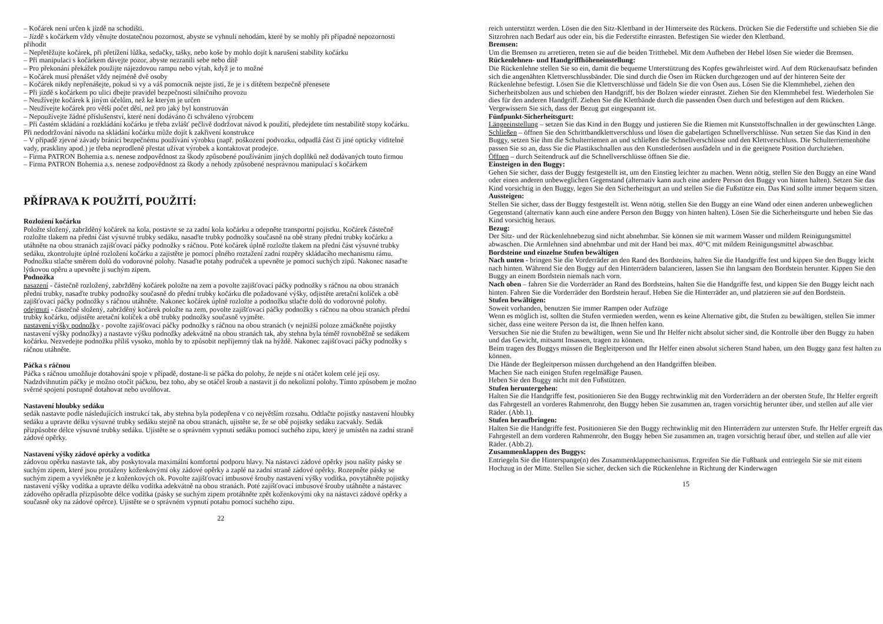– Kočárek není určen k jízdě na schodišti.
– Jízdě s kočárkem vždy věnujte dostatečnou pozornost, abyste se vyhnuli nehodám, které by se mohly při případné nepozornosti přihodit
– Nepřetěžujte kočárek, při přetížení lůžka, sedačky, tašky, nebo koše by mohlo dojít k narušení stability kočárku
– Při manipulaci s kočárkem dávejte pozor, abyste nezranili sebe nebo dítě
– Pro překonání překážek použijte nájezdovou rampu nebo výtah, když je to možné
– Kočárek musí přenášet vždy nejméně dvě osoby
– Kočárek nikdy nepřenášejte, pokud si vy a váš pomocník nejste jisti, že je i s dítětem bezpečně přenesete
– Při jízdě s kočárkem po ulici dbejte pravidel bezpečnosti silničního provozu
– Neužívejte kočárek k jiným účelům, než ke kterým je určen
– Neužívejte kočárek pro větší počet dětí, než pro jaký byl konstruován
– Nepoužívejte žádné příslušenství, které není dodáváno či schváleno výrobcem
– Při častém skládání a rozkládání kočárku je třeba zvlášť pečlivě dodržovat návod k použití, předejdete tím nestabilitě stopy kočárku. Při nedodržování návodu na skládání kočárku může dojít k zakřivení konstrukce
– V případě zjevné závady bránící bezpečnému používání výrobku (např. poškození podvozku, odpadlá část či jiné opticky viditelné vady, praskliny apod.) je třeba neprodleně přestat užívat výrobek a kontaktovat prodejce.
– Firma PATRON Bohemia a.s. nenese zodpovědnost za škody způsobené používáním jiných doplňků než dodávaných touto firmou
– Firma PATRON Bohemia a.s. nenese zodpovědnost za škody a nehody způsobené nesprávnou manipulací s kočárkem
PŘÍPRAVA K POUŽITÍ, POUŽITÍ:
Rozložení kočárku
Položte složený, zabržděný kočárek na kola, postavte se za zadní kola kočárku a odepněte transportní pojistku. Kočárek částečně rozložte tlakem na přední část výsuvné trubky sedáku, nasaďte trubky podnožky současně na obě strany přední trubky kočárku a utáhněte na obou stranách zajišťovací páčky podnožky s ráčnou. Poté kočárek úplně rozložte tlakem na přední část výsuvné trubky sedáku, zkontrolujte úplné rozložení kočárku a zajistěte je pomocí plného roztažení zadní rozpěry skládacího mechanismu rámu. Podnožku stlačte směrem dolů do vodorovné polohy. Nasaďte potahy područek a upevněte je pomocí suchých zipů. Nakonec nasaďte lýtkovou opěru a upevněte ji suchým zipem.
Podnožka
nasazení - částečně rozložený, zabržděný kočárek položte na zem a povolte zajišťovací páčky podnožky s ráčnou na obou stranách přední trubky, nasaďte trubky podnožky současně do přední trubky kočárku dle požadované výšky, odjistěte aretační kolíček a obě zajišťovací páčky podnožky s ráčnou utáhněte. Nakonec kočárek úplně rozložte a podnožku stlačte dolů do vodorovné polohy.
odejmutí - částečně složený, zabržděný kočárek položte na zem, povolte zajišťovací páčky podnožky s ráčnou na obou stranách přední trubky kočárku, odjistěte aretační kolíček a obě trubky podnožky současně vyjměte.
nastavení výšky podnožky - povolte zajišťovací páčky podnožky s ráčnou na obou stranách (v nejnižší poloze zmáčkněte pojistky nastavení výšky podnožky) a nastavte výšku podnožky adekvátně na obou stranách tak, aby stehna byla téměř rovnoběžně se sedákem kočárku. Nezvedejte podnožku příliš vysoko, mohlo by to způsobit nepříjemný tlak na hýždě. Nakonec zajišťovací páčky podnožky s ráčnou utáhněte.
Páčka s ráčnou
Páčka s ráčnou umožňuje dotahování spoje v případě, dostane-li se páčka do polohy, že nejde s ní otáčet kolem celé její osy. Nadzdvihnutím páčky je možno otočit páčkou, bez toho, aby se otáčel šroub a nastavit jí do nekolizní polohy. Tímto způsobem je možno svěrné spojení postupně dotahovat nebo uvolňovat.
Nastavení hloubky sedáku
sedák nastavte podle následujících instrukcí tak, aby stehna byla podepřena v co největším rozsahu. Odtlačte pojistky nastavení hloubky sedáku a upravte délku výsuvné trubky sedáku stejně na obou stranách, ujistěte se, že se obě pojistky sedáku zacvakly. Sedák přizpůsobte délce výsuvné trubky sedáku. Ujistěte se o správném vypnutí sedáku pomocí suchého zipu, který je umístěn na zadní straně zádové opěrky.
Nastavení výšky zádové opěrky a vodítka
zádovou opěrku nastavte tak, aby poskytovala maximální komfortní podporu hlavy. Na nástavci zádové opěrky jsou našity pásky se suchým zipem, které jsou protaženy koženkovými oky zádové opěrky a zaplé na zadní straně zádové opěrky. Rozepněte pásky se suchým zipem a vyvlékněte je z koženkových ok. Povolte zajišťovací imbusové šrouby nastavení výšky vodítka, povytáhněte pojistky nastavení výšky vodítka a upravte délku vodítka adekvátně na obou stranách. Poté zajišťovací imbusové šrouby utáhněte a nástavec zádového opěradla přizpůsobte délce vodítka (pásky se suchým zipem protáhněte zpět koženkovými oky na nástavci zádové opěrky a současně oky na zádové opěrce). Ujistěte se o správném vypnutí potahu pomocí suchého zipu.
22
reich unterstützt werden. Lösen die den Sitz-Klettband in der Hinterseite des Rückens. Drücken Sie die Federstifte und schieben Sie die Sitzrohren nach Bedarf aus oder ein, bis die Federstifte einrasten. Befestigen Sie wieder den Klettband.
Bremsen:
Um die Bremsen zu arretieren, treten sie auf die beiden Tritthebel. Mit dem Aufheben der Hebel lösen Sie wieder die Bremsen.
Rückenlehnen- und Handgriffhöheneinstellung:
Die Rückenlehne stellen Sie so ein, damit die bequeme Unterstützung des Kopfes gewährleistet wird. Auf dem Rückenaufsatz befinden sich die angenähten Klettverschlussbänder. Die sind durch die Ösen im Rücken durchgezogen und auf der hinteren Seite der Rückenlehne befestigt. Lösen Sie die Klettverschlüsse und fädeln Sie die von Ösen aus. Lösen Sie die Klemmhebel, ziehen den Sicherheitsbolzen aus und schieben den Handgriff, bis der Bolzen wieder einrastet. Ziehen Sie den Klemmhebel fest. Wiederholen Sie dies für den anderen Handgriff. Ziehen Sie die Klettbände durch die passenden Ösen durch und befestigen auf dem Rücken. Vergewissern Sie sich, dass der Bezug gut eingespannt ist.
Fünfpunkt-Sicherheitsgurt:
Längeeinstellung – setzen Sie das Kind in den Buggy und justieren Sie die Riemen mit Kunststoffschnallen in der gewünschten Länge.
Schließen – öffnen Sie den Schrittbandklettverschluss und lösen die gabelartigen Schnellverschlüsse. Nun setzen Sie das Kind in den Buggy, setzen Sie ihm die Schulterriemen an und schließen die Schnellverschlüsse und den Klettverschluss. Die Schulterriemenhöhe passen Sie so an, dass Sie die Plastikschnallen aus den Kunstlederösen ausfädeln und in die geeignete Position durchziehen.
Öffnen – durch Seitendruck auf die Schnellverschlüsse öffnen Sie die.
Einsteigen in den Buggy:
Gehen Sie sicher, dass der Buggy festgestellt ist, um den Einstieg leichter zu machen. Wenn nötig, stellen Sie den Buggy an eine Wand oder einen anderen unbeweglichen Gegenstand (alternativ kann auch eine andere Person den Buggy von hinten halten). Setzen Sie das Kind vorsichtig in den Buggy, legen Sie den Sicherheitsgurt an und stellen Sie die Fußstütze ein. Das Kind sollte immer bequem sitzen.
Aussteigen:
Stellen Sie sicher, dass der Buggy festgestellt ist. Wenn nötig, stellen Sie den Buggy an eine Wand oder einen anderen unbeweglichen Gegenstand (alternativ kann auch eine andere Person den Buggy von hinten halten). Lösen Sie die Sicherheitsgurte und heben Sie das Kind vorsichtig heraus.
Bezug:
Der Sitz- und der Rückenlehnebezug sind nicht abnehmbar. Sie können sie mit warmem Wasser und mildem Reinigungsmittel abwaschen. Die Armlehnen sind abnehmbar und mit der Hand bei max. 40°C mit mildem Reinigungsmittel abwaschbar.
Bordsteine und einzelne Stufen bewältigen
Nach unten - bringen Sie die Vorderräder an den Rand des Bordsteins, halten Sie die Handgriffe fest und kippen Sie den Buggy leicht nach hinten. Während Sie den Buggy auf den Hinterrädern balancieren, lassen Sie ihn langsam den Bordstein herunter. Kippen Sie den Buggy an einem Bordstein niemals nach vorn.
Nach oben – fahren Sie die Vorderräder an Rand des Bordsteins, halten Sie die Handgriffe fest, und kippen Sie den Buggy leicht nach hinten. Fahren Sie die Vorderräder den Bordstein herauf. Heben Sie die Hinterräder an, und platzieren sie auf den Bordstein.
Stufen bewältigen:
Soweit vorhanden, benutzen Sie immer Rampen oder Aufzüge
Wenn es möglich ist, sollten die Stufen vermieden werden, wenn es keine Alternative gibt, die Stufen zu bewältigen, stellen Sie immer sicher, dass eine weitere Person da ist, die Ihnen helfen kann.
Versuchen Sie nie die Stufen zu bewältigen, wenn Sie und Ihr Helfer nicht absolut sicher sind, die Kontrolle über den Buggy zu haben und das Gewicht, mitsamt Insassen, tragen zu können.
Beim tragen des Buggys müssen die Begleitperson und Ihr Helfer einen absolut sicheren Stand haben, um den Buggy ganz fest halten zu können.
Die Hände der Begleitperson müssen durchgehend an den Handgriffen bleiben.
Machen Sie nach einigen Stufen regelmäßige Pausen.
Heben Sie den Buggy nicht mit den Fußstützen.
Stufen heruntergehen:
Halten Sie die Handgriffe fest, positionieren Sie den Buggy rechtwinklig mit den Vorderrädern an der obersten Stufe, Ihr Helfer ergreift das Fahrgestell an vorderes Rahmenrohr, den Buggy heben Sie zusammen an, tragen vorsichtig herunter über, und stellen auf alle vier Räder. (Abb.1).
Stufen heraufbringen:
Halten Sie die Handgriffe fest. Positionieren Sie den Buggy rechtwinklig mit den Hinterrädern zur untersten Stufe. Ihr Helfer ergreift das Fahrgestell an dem vorderen Rahmenrohr, den Buggy heben Sie zusammen an, tragen vorsichtig herauf über, und stellen auf alle vier Räder. (Abb.2).
Zusammenklappen des Buggys:
Entriegeln Sie die Hinterspange(n) des Zusammenklappmechanismus. Ergreifen Sie die Fußbank und entriegeln Sie sie mit einem Hochzug in der Mitte. Stellen Sie sicher, decken sich die Rückenlehne in Richtung der Kinderwagen
15